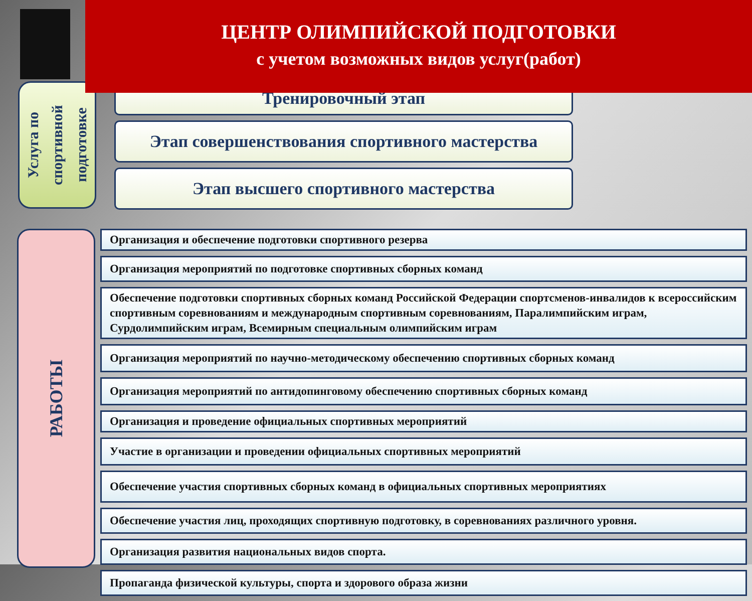ЦЕНТР ОЛИМПИЙСКОЙ ПОДГОТОВКИ
с учетом возможных видов услуг(работ)
Услуга по спортивной подготовке
Тренировочный этап
Этап совершенствования спортивного мастерства
Этап высшего спортивного мастерства
РАБОТЫ
Организация и обеспечение подготовки спортивного резерва
Организация мероприятий по подготовке спортивных сборных команд
Обеспечение подготовки спортивных сборных команд Российской Федерации спортсменов-инвалидов к всероссийским спортивным соревнованиям и международным спортивным соревнованиям, Паралимпийским играм, Сурдолимпийским играм, Всемирным специальным олимпийским играм
Организация мероприятий по научно-методическому обеспечению спортивных сборных команд
Организация мероприятий по антидопинговому обеспечению спортивных сборных команд
Организация и проведение официальных спортивных мероприятий
Участие в организации и проведении официальных спортивных мероприятий
Обеспечение участия спортивных сборных команд в официальных спортивных мероприятиях
Обеспечение участия лиц, проходящих спортивную подготовку, в соревнованиях различного уровня.
Организация развития национальных видов спорта.
Пропаганда физической культуры, спорта и здорового образа жизни